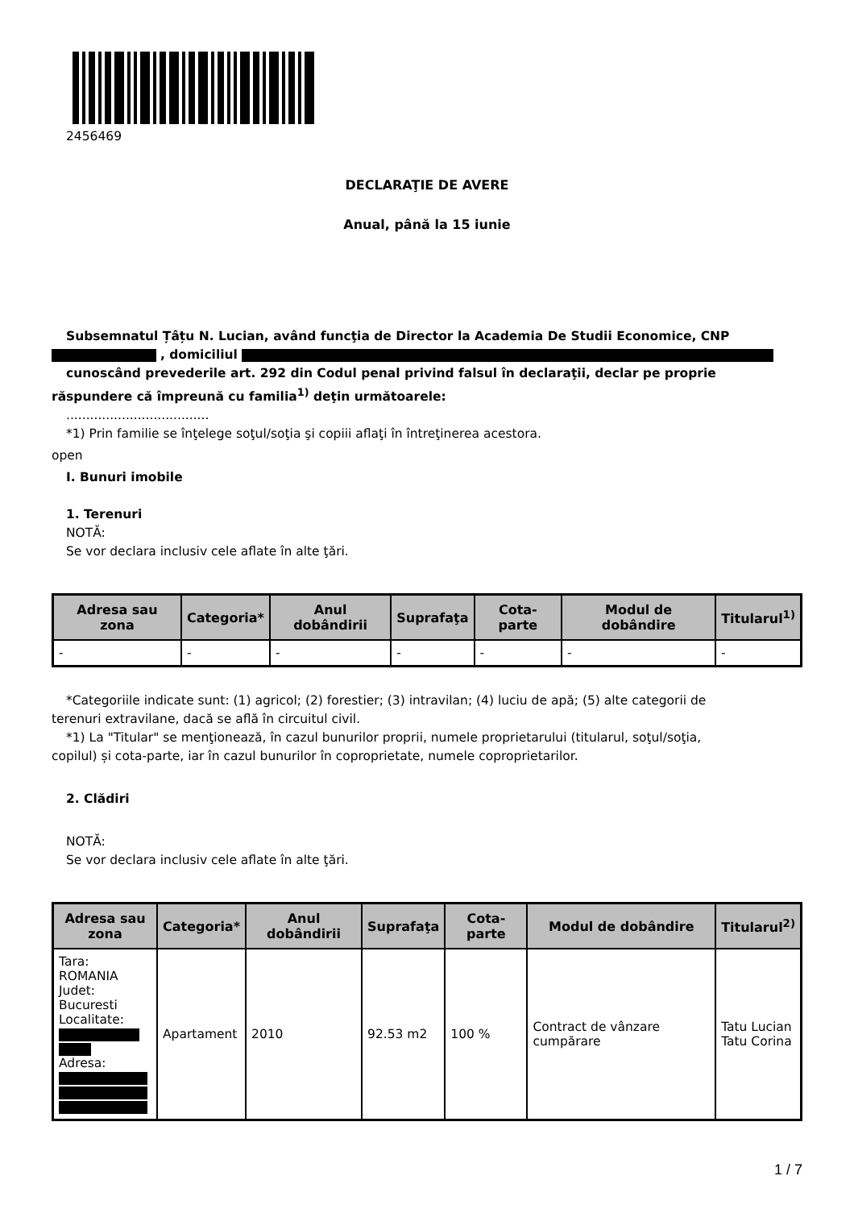2456469
DECLARAŢIE DE AVERE
Anual, până la 15 iunie
Subsemnatul Țâțu N. Lucian, având funcţia de Director la Academia De Studii Economice, CNP
, domiciliul
cunoscând prevederile art. 292 din Codul penal privind falsul în declaraţii, declar pe proprie
răspundere că împreună cu familia<sup>1)</sup> deţin următoarele:
....................................
*1) Prin familie se înţelege soţul/soţia şi copiii aflaţi în întreţinerea acestora.
open
I. Bunuri imobile
1. Terenuri
NOTĂ:
Se vor declara inclusiv cele aflate în alte ţări.
| Adresa sau zona | Categoria* | Anul dobândirii | Suprafaţa | Cota-parte | Modul de dobândire | Titularul<sup>1)</sup> |
| --- | --- | --- | --- | --- | --- | --- |
| - | - | - | - | - | - | - |
*Categoriile indicate sunt: (1) agricol; (2) forestier; (3) intravilan; (4) luciu de apă; (5) alte categorii de
terenuri extravilane, dacă se află în circuitul civil.
*1) La "Titular" se menţionează, în cazul bunurilor proprii, numele proprietarului (titularul, soţul/soţia,
copilul) și cota-parte, iar în cazul bunurilor în coproprietate, numele coproprietarilor.
2. Clădiri
NOTĂ:
Se vor declara inclusiv cele aflate în alte ţări.
| Adresa sau zona | Categoria* | Anul dobândirii | Suprafaţa | Cota-parte | Modul de dobândire | Titularul<sup>2)</sup> |
| --- | --- | --- | --- | --- | --- | --- |
| Tara: ROMANIA Judet: Bucuresti Localitate: Adresa: | Apartament | 2010 | 92.53 m2 | 100 % | Contract de vânzare cumpărare | Tatu Lucian Tatu Corina |
1 / 7